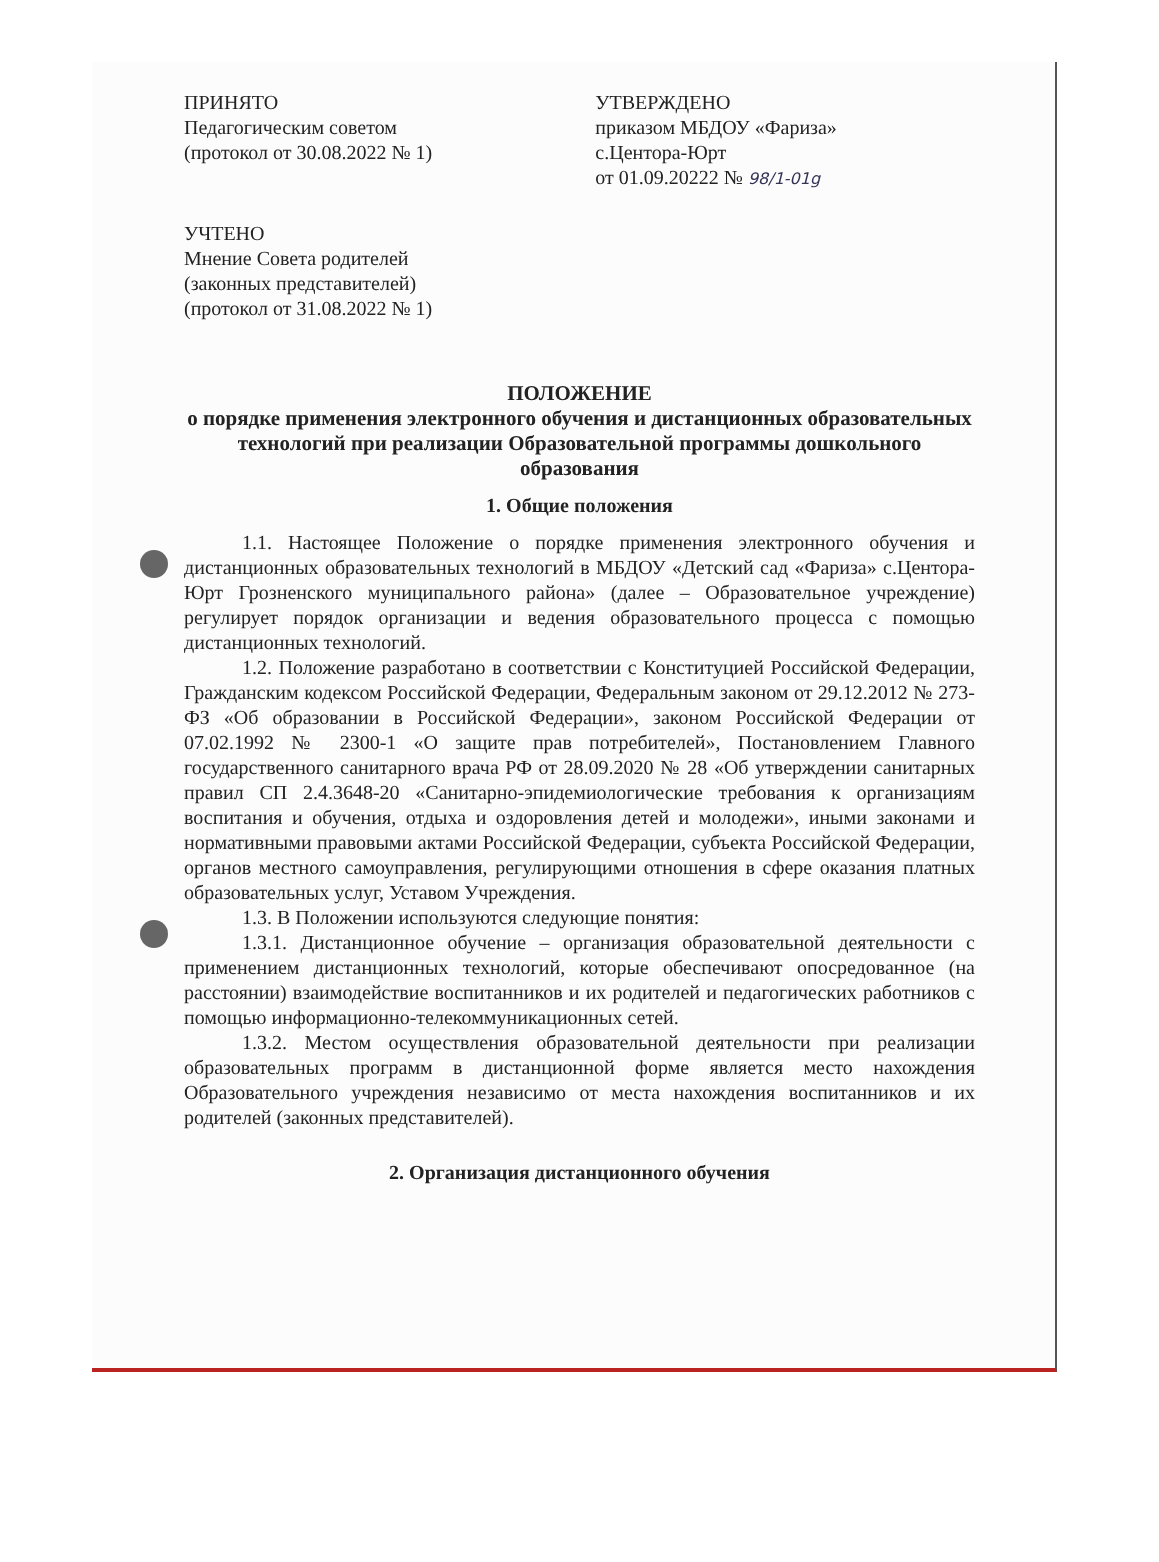ПРИНЯТО
Педагогическим советом
(протокол от 30.08.2022 № 1)
УТВЕРЖДЕНО
приказом МБДОУ «Фариза»
с.Центора-Юрт
от 01.09.20222 № 98/1-01g
УЧТЕНО
Мнение Совета родителей
(законных представителей)
(протокол от 31.08.2022 № 1)
ПОЛОЖЕНИЕ
о порядке применения электронного обучения и дистанционных образовательных технологий при реализации Образовательной программы дошкольного образования
1. Общие положения
1.1. Настоящее Положение о порядке применения электронного обучения и дистанционных образовательных технологий в МБДОУ «Детский сад «Фариза» с.Центора-Юрт Грозненского муниципального района» (далее – Образовательное учреждение) регулирует порядок организации и ведения образовательного процесса с помощью дистанционных технологий.
1.2. Положение разработано в соответствии с Конституцией Российской Федерации, Гражданским кодексом Российской Федерации, Федеральным законом от 29.12.2012 № 273-ФЗ «Об образовании в Российской Федерации», законом Российской Федерации от 07.02.1992 № 2300-1 «О защите прав потребителей», Постановлением Главного государственного санитарного врача РФ от 28.09.2020 № 28 «Об утверждении санитарных правил СП 2.4.3648-20 «Санитарно-эпидемиологические требования к организациям воспитания и обучения, отдыха и оздоровления детей и молодежи», иными законами и нормативными правовыми актами Российской Федерации, субъекта Российской Федерации, органов местного самоуправления, регулирующими отношения в сфере оказания платных образовательных услуг, Уставом Учреждения.
1.3. В Положении используются следующие понятия:
1.3.1. Дистанционное обучение – организация образовательной деятельности с применением дистанционных технологий, которые обеспечивают опосредованное (на расстоянии) взаимодействие воспитанников и их родителей и педагогических работников с помощью информационно-телекоммуникационных сетей.
1.3.2. Местом осуществления образовательной деятельности при реализации образовательных программ в дистанционной форме является место нахождения Образовательного учреждения независимо от места нахождения воспитанников и их родителей (законных представителей).
2. Организация дистанционного обучения